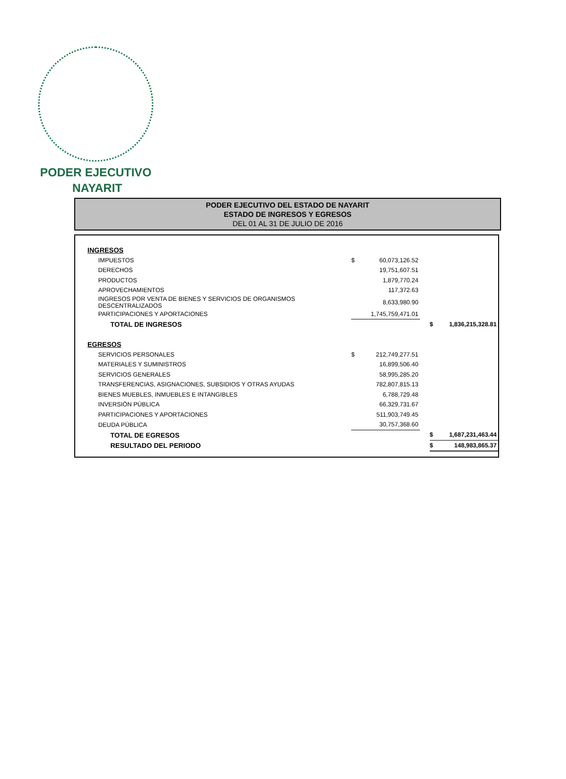PODER EJECUTIVO
NAYARIT
PODER EJECUTIVO DEL ESTADO DE NAYARIT
ESTADO DE INGRESOS Y EGRESOS
DEL 01 AL 31 DE JULIO DE 2016
| INGRESOS | | | | | |
| IMPUESTOS | $ | 60,073,126.52 | | | |
| DERECHOS | | 19,751,607.51 | | | |
| PRODUCTOS | | 1,879,770.24 | | | |
| APROVECHAMIENTOS | | 117,372.63 | | | |
| INGRESOS POR VENTA DE BIENES Y SERVICIOS DE ORGANISMOS DESCENTRALIZADOS | | 8,633,980.90 | | | |
| PARTICIPACIONES Y APORTACIONES | | 1,745,759,471.01 | | | |
| TOTAL DE INGRESOS | | | | $ | 1,836,215,328.81 |
| EGRESOS | | | | | |
| SERVICIOS PERSONALES | $ | 212,749,277.51 | | | |
| MATERIALES Y SUMINISTROS | | 16,899,506.40 | | | |
| SERVICIOS GENERALES | | 58,995,285.20 | | | |
| TRANSFERENCIAS, ASIGNACIONES, SUBSIDIOS Y OTRAS AYUDAS | | 782,807,815.13 | | | |
| BIENES MUEBLES, INMUEBLES E INTANGIBLES | | 6,788,729.48 | | | |
| INVERSIÓN PÚBLICA | | 66,329,731.67 | | | |
| PARTICIPACIONES Y APORTACIONES | | 511,903,749.45 | | | |
| DEUDA PÚBLICA | | 30,757,368.60 | | | |
| TOTAL DE EGRESOS | | | | $ | 1,687,231,463.44 |
| RESULTADO DEL PERIODO | | | | $ | 148,983,865.37 |